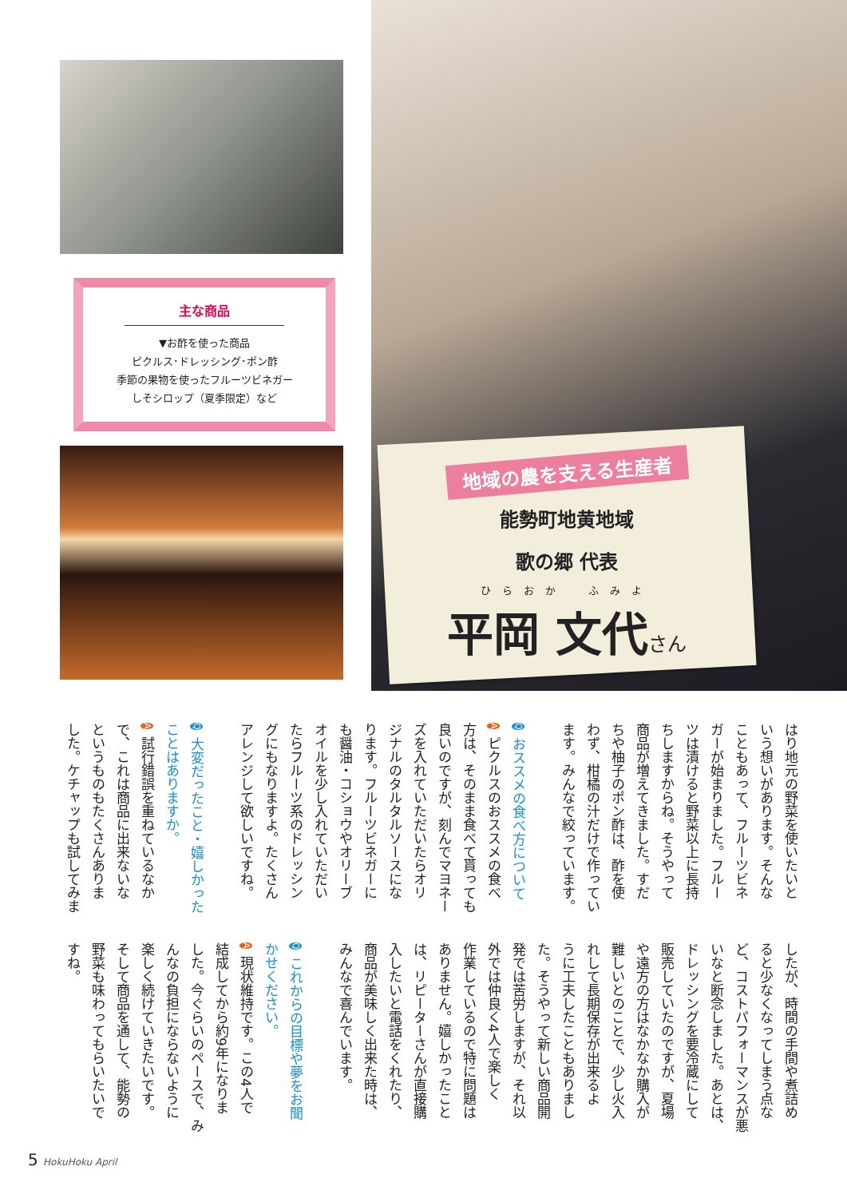主な商品
▼お酢を使った商品
ピクルス･ドレッシング･ポン酢
季節の果物を使ったフルーツビネガー
しそシロップ（夏季限定）など
地域の農を支える生産者
能勢町地黄地域
歌の郷 代表
ひらおか　ふみよ
平岡 文代さん
はり地元の野菜を使いたいと
いう想いがあります。そんな
こともあって、フルーツビネ
ガーが始まりました。フルー
ツは漬けると野菜以上に長持
ちしますからね。そうやって
商品が増えてきました。すだ
ちや柚子のポン酢は、酢を使
わず、柑橘の汁だけで作ってい
ます。みんなで絞っています。
Q おススメの食べ方について
A ピクルスのおススメの食べ
方は、そのまま食べて貰っても
良いのですが、刻んでマヨネー
ズを入れていただいたらオリ
ジナルのタルタルソースにな
ります。フルーツビネガーに
も醤油・コショウやオリーブ
オイルを少し入れていただい
たらフルーツ系のドレッシン
グにもなりますよ。たくさん
アレンジして欲しいですね。
Q 大変だったこと・嬉しかった
ことはありますか。
A 試行錯誤を重ねているなか
で、これは商品に出来ないな
というものもたくさんありま
した。ケチャップも試してみま
したが、時間の手間や煮詰め
ると少なくなってしまう点な
ど、コストパフォーマンスが悪
いなと断念しました。あとは、
ドレッシングを要冷蔵にして
販売していたのですが、夏場
や遠方の方はなかなか購入が
難しいとのことで、少し火入
れして長期保存が出来るよ
うに工夫したこともありまし
た。そうやって新しい商品開
発では苦労しますが、それ以
外では仲良く4人で楽しく
作業しているので特に問題は
ありません。嬉しかったこと
は、リピーターさんが直接購
入したいと電話をくれたり、
商品が美味しく出来た時は、
みんなで喜んでいます。
Q これからの目標や夢をお聞
かせください。
A 現状維持です。この4人で
結成してから約9年になりま
した。今ぐらいのペースで、み
んなの負担にならないように
楽しく続けていきたいです。
そして商品を通して、能勢の
野菜も味わってもらいたいで
すね。
5 HokuHoku April